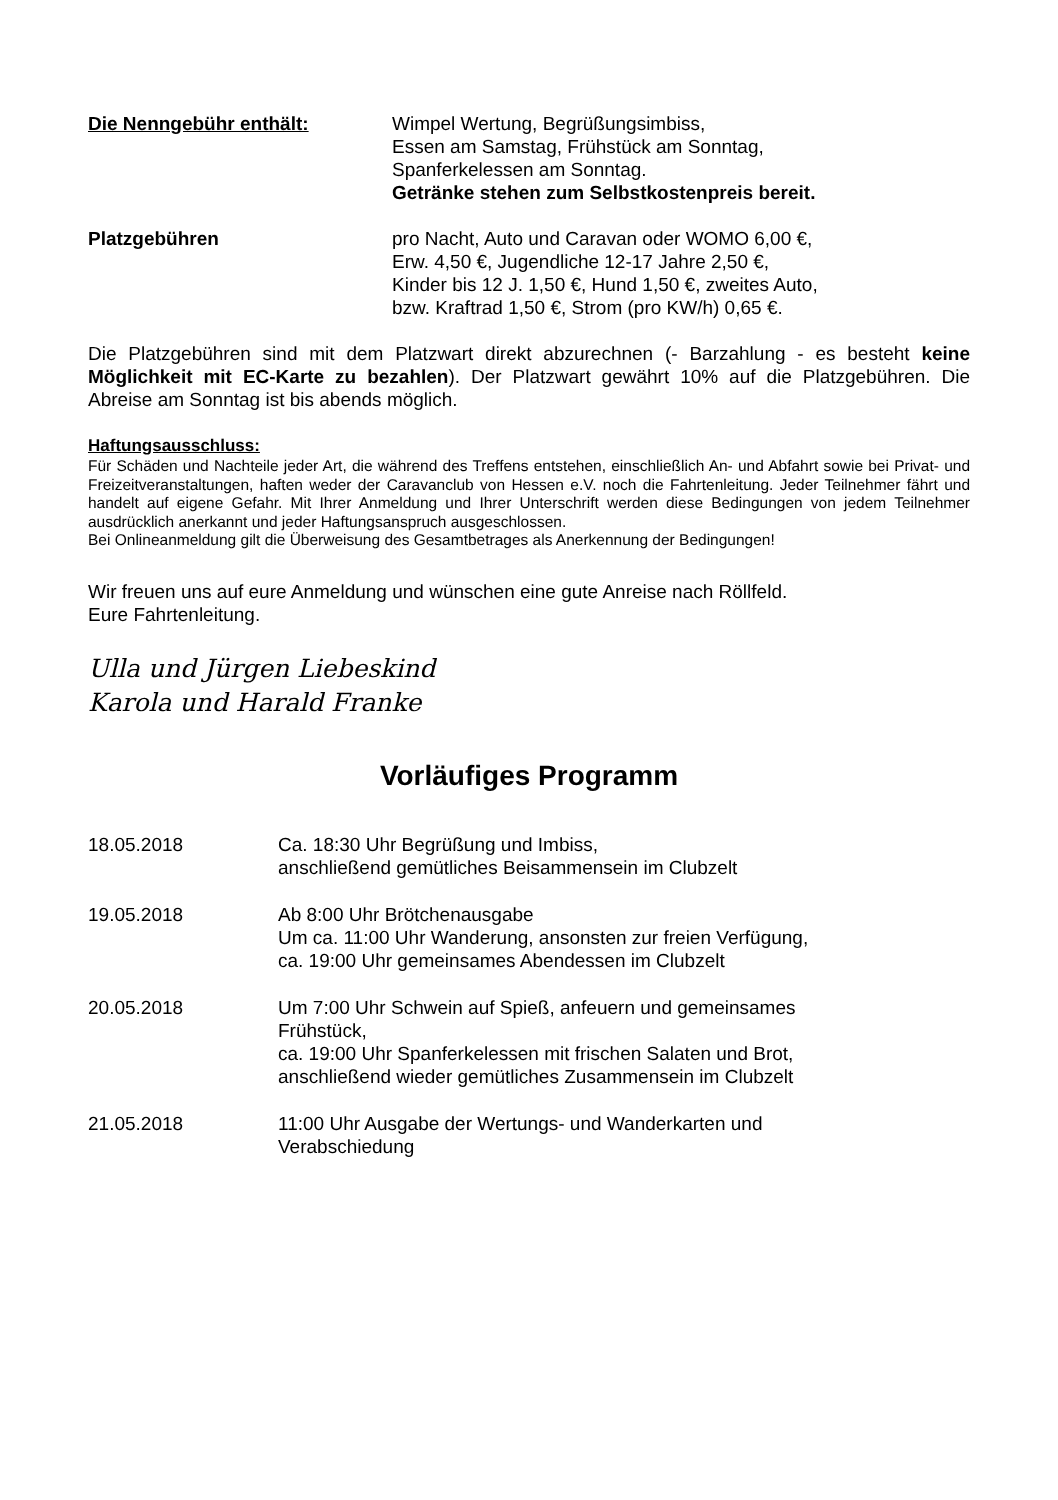Die Nenngebühr enthält: Wimpel Wertung, Begrüßungsimbiss,
Essen am Samstag, Frühstück am Sonntag,
Spanferkelessen am Sonntag.
Getränke stehen zum Selbstkostenpreis bereit.
Platzgebühren pro Nacht, Auto und Caravan oder WOMO 6,00 €,
Erw. 4,50 €, Jugendliche 12-17 Jahre 2,50 €,
Kinder bis 12 J. 1,50 €, Hund 1,50 €, zweites Auto,
bzw. Kraftrad 1,50 €, Strom (pro KW/h) 0,65 €.
Die Platzgebühren sind mit dem Platzwart direkt abzurechnen (- Barzahlung - es besteht keine Möglichkeit mit EC-Karte zu bezahlen). Der Platzwart gewährt 10% auf die Platzgebühren. Die Abreise am Sonntag ist bis abends möglich.
Haftungsausschluss:
Für Schäden und Nachteile jeder Art, die während des Treffens entstehen, einschließlich An- und Abfahrt sowie bei Privat- und Freizeitveranstaltungen, haften weder der Caravanclub von Hessen e.V. noch die Fahrtenleitung. Jeder Teilnehmer fährt und handelt auf eigene Gefahr. Mit Ihrer Anmeldung und Ihrer Unterschrift werden diese Bedingungen von jedem Teilnehmer ausdrücklich anerkannt und jeder Haftungsanspruch ausgeschlossen.
Bei Onlineanmeldung gilt die Überweisung des Gesamtbetrages als Anerkennung der Bedingungen!
Wir freuen uns auf eure Anmeldung und wünschen eine gute Anreise nach Röllfeld.
Eure Fahrtenleitung.
Ulla und Jürgen Liebeskind
Karola und Harald Franke
Vorläufiges Programm
18.05.2018 Ca. 18:30 Uhr Begrüßung und Imbiss,
anschließend gemütliches Beisammensein im Clubzelt
19.05.2018 Ab 8:00 Uhr Brötchenausgabe
Um ca. 11:00 Uhr Wanderung, ansonsten zur freien Verfügung,
ca. 19:00 Uhr gemeinsames Abendessen im Clubzelt
20.05.2018 Um 7:00 Uhr Schwein auf Spieß, anfeuern und gemeinsames
Frühstück,
ca. 19:00 Uhr Spanferkelessen mit frischen Salaten und Brot,
anschließend wieder gemütliches Zusammensein im Clubzelt
21.05.2018 11:00 Uhr Ausgabe der Wertungs- und Wanderkarten und
Verabschiedung